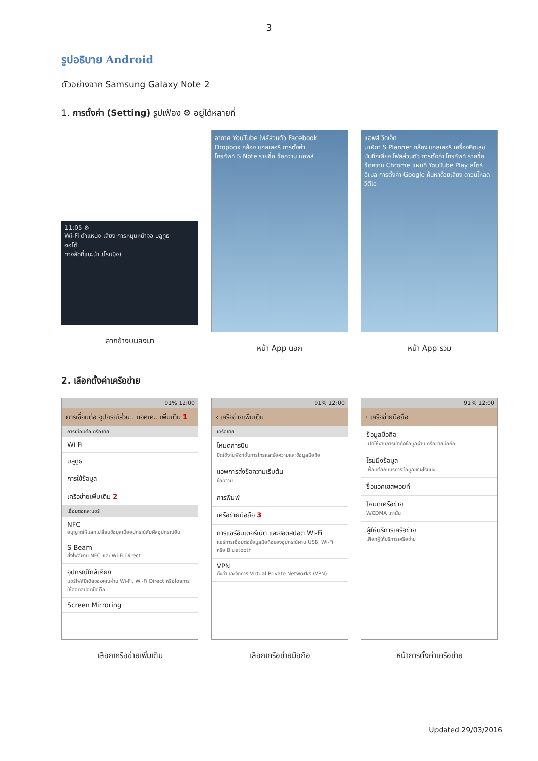3
รูปอธิบาย Android
ตัวอย่างจาก Samsung Galaxy Note 2
1. การตั้งค่า (Setting) รูปเฟือง ⚙ อยู่ได้หลายที่
11:05 ⚙
Wi-Fi ตำแหน่ง เสียง การหมุนหน้าจอ บลูทูธ
ออโต้
ทางลัดที่แนะนำ (โรมมิ่ง)
ลากข้างบนลงมา
อากาศ YouTube ไฟล์ส่วนตัว Facebook
Dropbox กล้อง แกลเลอรี่ การตั้งค่า
โทรศัพท์ S Note รายชื่อ ข้อความ แอพส์
หน้า App นอก
แอพส์ วิดเจ็ต
นาฬิกา S Planner กล้อง แกลเลอรี่ เครื่องคิดเลข
บันทึกเสียง ไฟล์ส่วนตัว การตั้งค่า โทรศัพท์ รายชื่อ
ข้อความ Chrome แผนที่ YouTube Play สโตร์
อีเมล การตั้งค่า Google ค้นหาด้วยเสียง ดาวน์โหลด วิดีโอ
หน้า App รวม
2. เลือกตั้งค่าเครือข่าย
91% 12:00
การเชื่อมต่อ อุปกรณ์ส่วน.. แอคเค.. เพิ่มเติม 1
การเชื่อมต่อเครือข่าย
Wi-Fi
บลูทูธ
การใช้ข้อมูล
เครือข่ายเพิ่มเติม 2
เชื่อมต่อและแชร์
NFC
อนุญาตให้แลกเปลี่ยนข้อมูลเมื่ออุปกรณ์สัมผัสอุปกรณ์อื่น
S Beam
ส่งไฟล์ผ่าน NFC และ Wi-Fi Direct
อุปกรณ์ใกล้เคียง
แชร์ไฟล์มีเดียของคุณผ่าน Wi-Fi, Wi-Fi Direct หรือโดยการใช้ฮอตสปอตมือถือ
Screen Mirroring
เลือกเครือข่ายเพิ่มเติม
91% 12:00
‹ เครือข่ายเพิ่มเติม
เครือข่าย
โหมดการบิน
ปิดใช้งานฟังก์ชั่นการโทรและข้อความและข้อมูลมือถือ
แอพการส่งข้อความเริ่มต้น
ข้อความ
การพิมพ์
เครือข่ายมือถือ 3
การแชร์อินเตอร์เน็ต และฮอตสปอต Wi-Fi
แชร์การเชื่อมต่อข้อมูลมือถือของอุปกรณ์ผ่าน USB, Wi-Fi หรือ Bluetooth
VPN
ตั้งค่าและจัดการ Virtual Private Networks (VPN)
เลือกเครือข่ายมือถือ
91% 12:00
‹ เครือข่ายมือถือ
ข้อมูลมือถือ
เปิดใช้งานการเข้าถึงข้อมูลผ่านเครือข่ายมือถือ
โรมมิ่งข้อมูล
เชื่อมต่อกับบริการข้อมูลขณะโรมมิ่ง
ชื่อแอคเซสพอยท์
โหมดเครือข่าย
WCDMA เท่านั้น
ผู้ให้บริการเครือข่าย
เลือกผู้ให้บริการเครือข่าย
หน้าการตั้งค่าเครือข่าย
Updated 29/03/2016